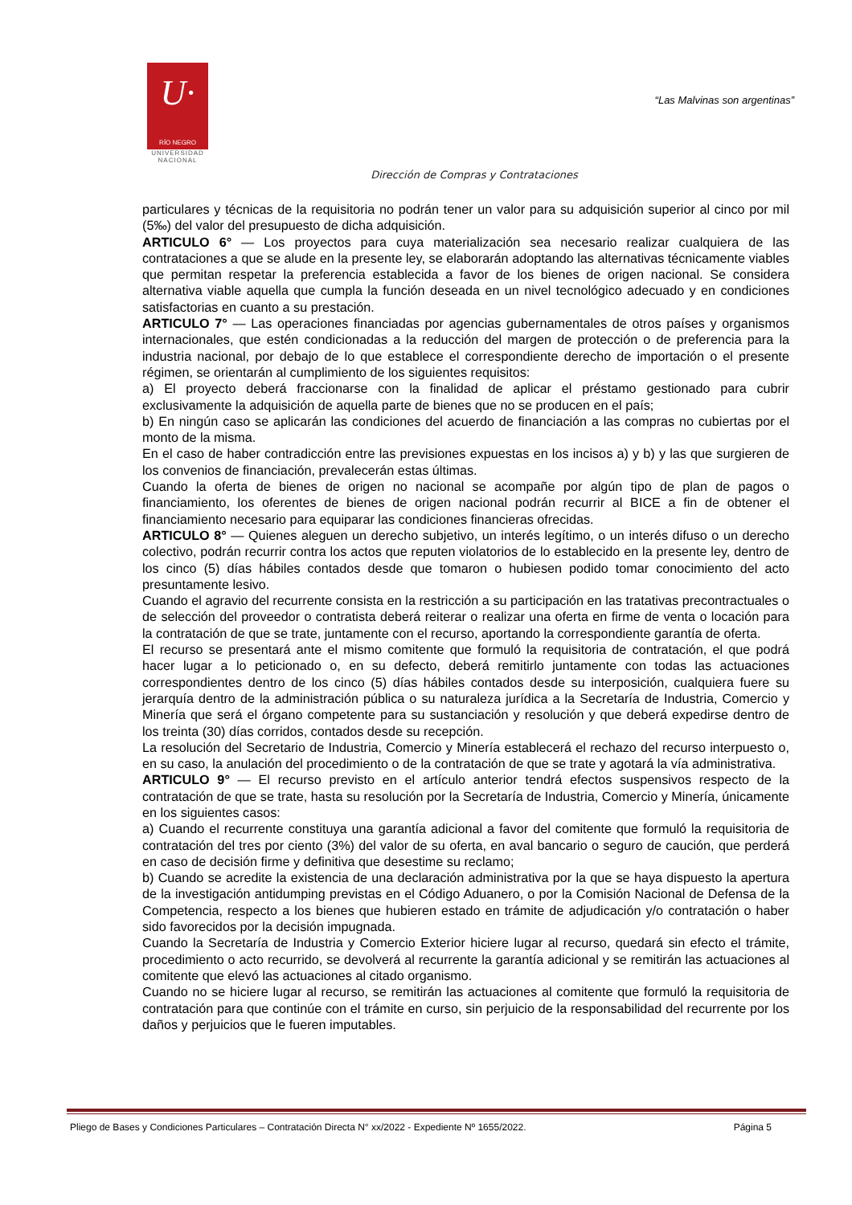U·
RÍO NEGRO
UNIVERSIDAD
NACIONAL
“Las Malvinas son argentinas”
Dirección de Compras y Contrataciones
particulares y técnicas de la requisitoria no podrán tener un valor para su adquisición superior al cinco por mil (5‰) del valor del presupuesto de dicha adquisición.
ARTICULO 6° — Los proyectos para cuya materialización sea necesario realizar cualquiera de las contrataciones a que se alude en la presente ley, se elaborarán adoptando las alternativas técnicamente viables que permitan respetar la preferencia establecida a favor de los bienes de origen nacional. Se considera alternativa viable aquella que cumpla la función deseada en un nivel tecnológico adecuado y en condiciones satisfactorias en cuanto a su prestación.
ARTICULO 7° — Las operaciones financiadas por agencias gubernamentales de otros países y organismos internacionales, que estén condicionadas a la reducción del margen de protección o de preferencia para la industria nacional, por debajo de lo que establece el correspondiente derecho de importación o el presente régimen, se orientarán al cumplimiento de los siguientes requisitos:
a) El proyecto deberá fraccionarse con la finalidad de aplicar el préstamo gestionado para cubrir exclusivamente la adquisición de aquella parte de bienes que no se producen en el país;
b) En ningún caso se aplicarán las condiciones del acuerdo de financiación a las compras no cubiertas por el monto de la misma.
En el caso de haber contradicción entre las previsiones expuestas en los incisos a) y b) y las que surgieren de los convenios de financiación, prevalecerán estas últimas.
Cuando la oferta de bienes de origen no nacional se acompañe por algún tipo de plan de pagos o financiamiento, los oferentes de bienes de origen nacional podrán recurrir al BICE a fin de obtener el financiamiento necesario para equiparar las condiciones financieras ofrecidas.
ARTICULO 8° — Quienes aleguen un derecho subjetivo, un interés legítimo, o un interés difuso o un derecho colectivo, podrán recurrir contra los actos que reputen violatorios de lo establecido en la presente ley, dentro de los cinco (5) días hábiles contados desde que tomaron o hubiesen podido tomar conocimiento del acto presuntamente lesivo.
Cuando el agravio del recurrente consista en la restricción a su participación en las tratativas precontractuales o de selección del proveedor o contratista deberá reiterar o realizar una oferta en firme de venta o locación para la contratación de que se trate, juntamente con el recurso, aportando la correspondiente garantía de oferta.
El recurso se presentará ante el mismo comitente que formuló la requisitoria de contratación, el que podrá hacer lugar a lo peticionado o, en su defecto, deberá remitirlo juntamente con todas las actuaciones correspondientes dentro de los cinco (5) días hábiles contados desde su interposición, cualquiera fuere su jerarquía dentro de la administración pública o su naturaleza jurídica a la Secretaría de Industria, Comercio y Minería que será el órgano competente para su sustanciación y resolución y que deberá expedirse dentro de los treinta (30) días corridos, contados desde su recepción.
La resolución del Secretario de Industria, Comercio y Minería establecerá el rechazo del recurso interpuesto o, en su caso, la anulación del procedimiento o de la contratación de que se trate y agotará la vía administrativa.
ARTICULO 9° — El recurso previsto en el artículo anterior tendrá efectos suspensivos respecto de la contratación de que se trate, hasta su resolución por la Secretaría de Industria, Comercio y Minería, únicamente en los siguientes casos:
a) Cuando el recurrente constituya una garantía adicional a favor del comitente que formuló la requisitoria de contratación del tres por ciento (3%) del valor de su oferta, en aval bancario o seguro de caución, que perderá en caso de decisión firme y definitiva que desestime su reclamo;
b) Cuando se acredite la existencia de una declaración administrativa por la que se haya dispuesto la apertura de la investigación antidumping previstas en el Código Aduanero, o por la Comisión Nacional de Defensa de la Competencia, respecto a los bienes que hubieren estado en trámite de adjudicación y/o contratación o haber sido favorecidos por la decisión impugnada.
Cuando la Secretaría de Industria y Comercio Exterior hiciere lugar al recurso, quedará sin efecto el trámite, procedimiento o acto recurrido, se devolverá al recurrente la garantía adicional y se remitirán las actuaciones al comitente que elevó las actuaciones al citado organismo.
Cuando no se hiciere lugar al recurso, se remitirán las actuaciones al comitente que formuló la requisitoria de contratación para que continúe con el trámite en curso, sin perjuicio de la responsabilidad del recurrente por los daños y perjuicios que le fueren imputables.
Pliego de Bases y Condiciones Particulares – Contratación Directa N° xx/2022 - Expediente Nº 1655/2022. Página 5